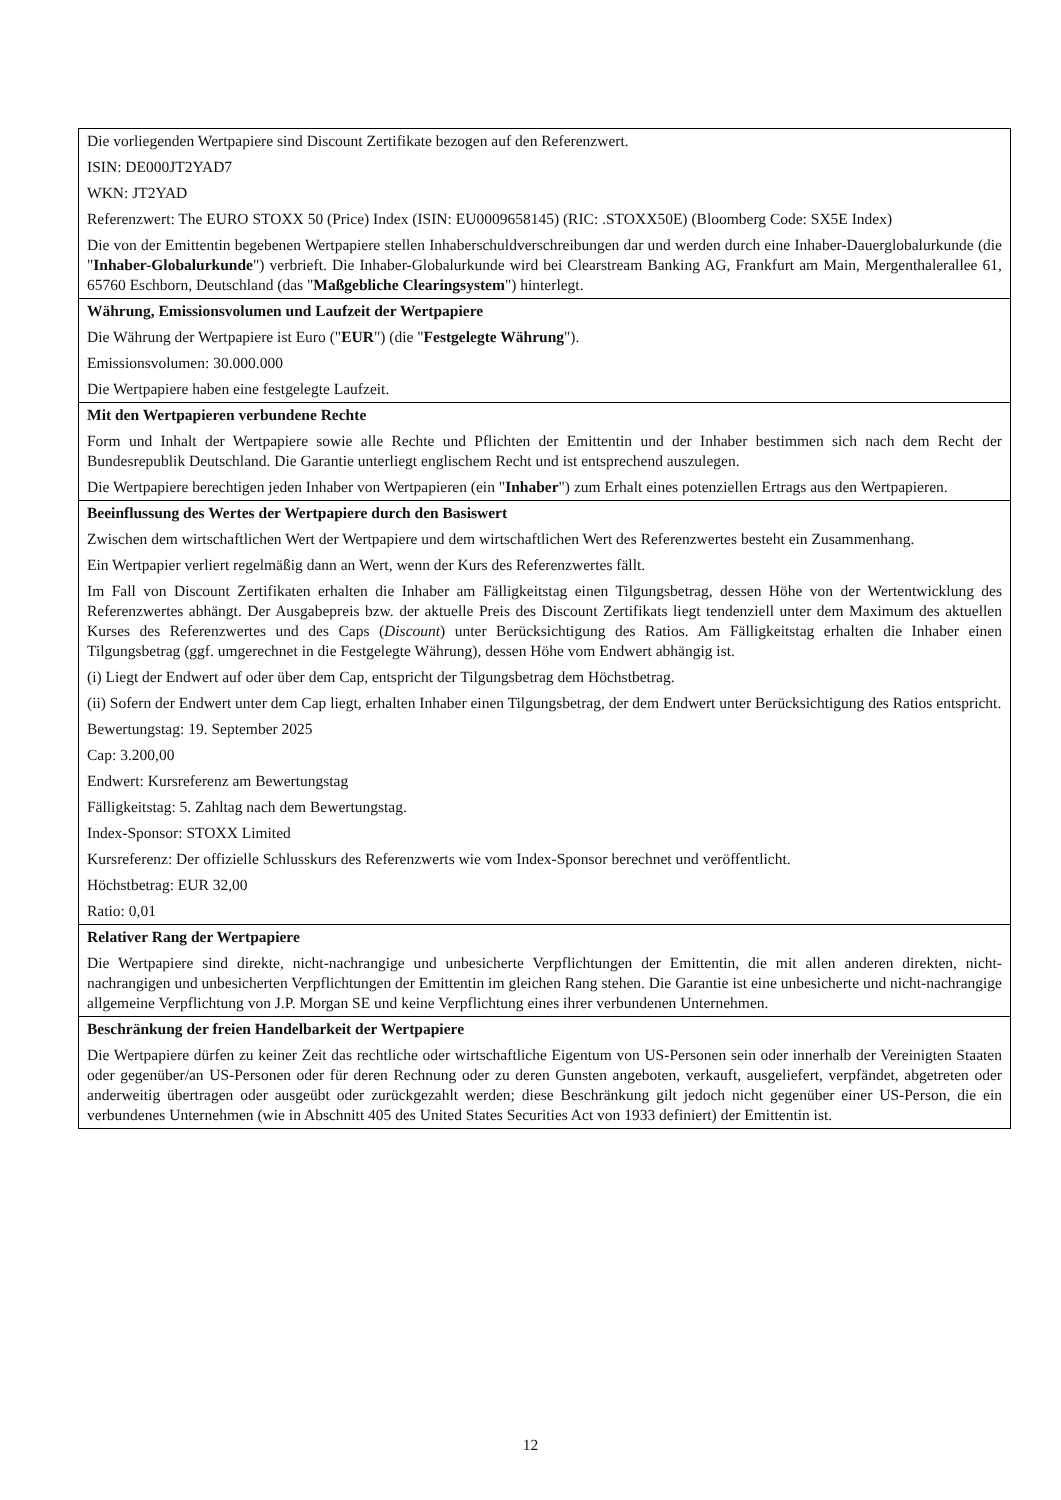| Die vorliegenden Wertpapiere sind Discount Zertifikate bezogen auf den Referenzwert. ISIN: DE000JT2YAD7 WKN: JT2YAD Referenzwert: The EURO STOXX 50 (Price) Index (ISIN: EU0009658145) (RIC: .STOXX50E) (Bloomberg Code: SX5E Index) Die von der Emittentin begebenen Wertpapiere stellen Inhaberschuldverschreibungen dar und werden durch eine Inhaber-Dauerglobalurkunde (die " Inhaber-Globalurkunde ") verbrieft. Die Inhaber-Globalurkunde wird bei Clearstream Banking AG, Frankfurt am Main, Mergenthalerallee 61, 65760 Eschborn, Deutschland (das " Maßgebliche Clearingsystem ") hinterlegt. |
| Währung, Emissionsvolumen und Laufzeit der Wertpapiere Die Währung der Wertpapiere ist Euro (" EUR ") (die " Festgelegte Währung "). Emissionsvolumen: 30.000.000 Die Wertpapiere haben eine festgelegte Laufzeit. |
| Mit den Wertpapieren verbundene Rechte Form und Inhalt der Wertpapiere sowie alle Rechte und Pflichten der Emittentin und der Inhaber bestimmen sich nach dem Recht der Bundesrepublik Deutschland. Die Garantie unterliegt englischem Recht und ist entsprechend auszulegen. Die Wertpapiere berechtigen jeden Inhaber von Wertpapieren (ein " Inhaber ") zum Erhalt eines potenziellen Ertrags aus den Wertpapieren. |
| Beeinflussung des Wertes der Wertpapiere durch den Basiswert Zwischen dem wirtschaftlichen Wert der Wertpapiere und dem wirtschaftlichen Wert des Referenzwertes besteht ein Zusammenhang. Ein Wertpapier verliert regelmäßig dann an Wert, wenn der Kurs des Referenzwertes fällt. Im Fall von Discount Zertifikaten erhalten die Inhaber am Fälligkeitstag einen Tilgungsbetrag, dessen Höhe von der Wertentwicklung des Referenzwertes abhängt. Der Ausgabepreis bzw. der aktuelle Preis des Discount Zertifikats liegt tendenziell unter dem Maximum des aktuellen Kurses des Referenzwertes und des Caps ( Discount ) unter Berücksichtigung des Ratios. Am Fälligkeitstag erhalten die Inhaber einen Tilgungsbetrag (ggf. umgerechnet in die Festgelegte Währung), dessen Höhe vom Endwert abhängig ist. (i) Liegt der Endwert auf oder über dem Cap, entspricht der Tilgungsbetrag dem Höchstbetrag. (ii) Sofern der Endwert unter dem Cap liegt, erhalten Inhaber einen Tilgungsbetrag, der dem Endwert unter Berücksichtigung des Ratios entspricht. Bewertungstag: 19. September 2025 Cap: 3.200,00 Endwert: Kursreferenz am Bewertungstag Fälligkeitstag: 5. Zahltag nach dem Bewertungstag. Index-Sponsor: STOXX Limited Kursreferenz: Der offizielle Schlusskurs des Referenzwerts wie vom Index-Sponsor berechnet und veröffentlicht. Höchstbetrag: EUR 32,00 Ratio: 0,01 |
| Relativer Rang der Wertpapiere Die Wertpapiere sind direkte, nicht-nachrangige und unbesicherte Verpflichtungen der Emittentin, die mit allen anderen direkten, nicht-nachrangigen und unbesicherten Verpflichtungen der Emittentin im gleichen Rang stehen. Die Garantie ist eine unbesicherte und nicht-nachrangige allgemeine Verpflichtung von J.P. Morgan SE und keine Verpflichtung eines ihrer verbundenen Unternehmen. |
| Beschränkung der freien Handelbarkeit der Wertpapiere Die Wertpapiere dürfen zu keiner Zeit das rechtliche oder wirtschaftliche Eigentum von US-Personen sein oder innerhalb der Vereinigten Staaten oder gegenüber/an US-Personen oder für deren Rechnung oder zu deren Gunsten angeboten, verkauft, ausgeliefert, verpfändet, abgetreten oder anderweitig übertragen oder ausgeübt oder zurückgezahlt werden; diese Beschränkung gilt jedoch nicht gegenüber einer US-Person, die ein verbundenes Unternehmen (wie in Abschnitt 405 des United States Securities Act von 1933 definiert) der Emittentin ist. |
12